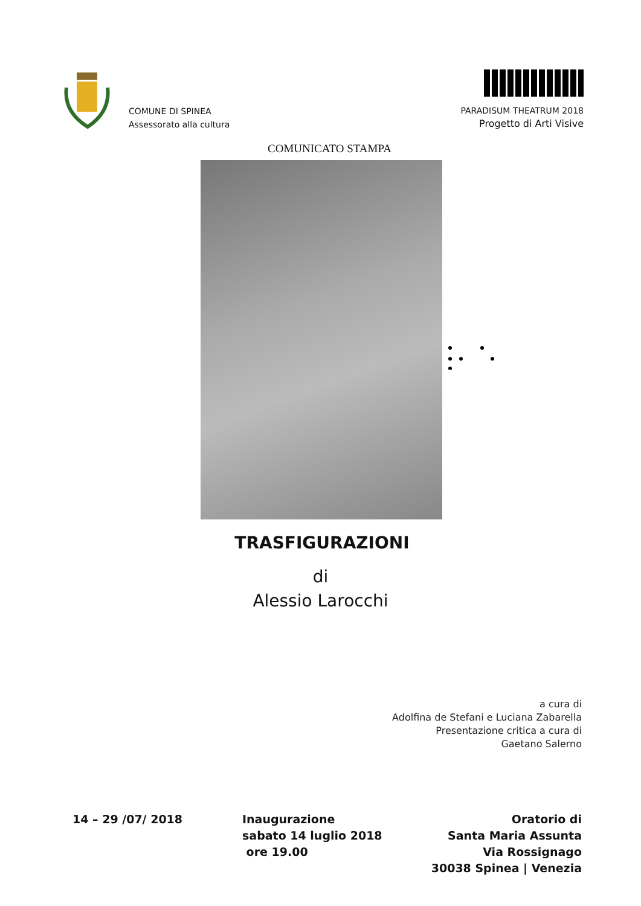COMUNE DI SPINEA
Assessorato alla cultura
PARADISUM THEATRUM 2018
Progetto di Arti Visive
COMUNICATO STAMPA
TRASFIGURAZIONI
di
Alessio Larocchi
a cura di
Adolfina de Stefani e Luciana Zabarella
Presentazione critica a cura di
Gaetano Salerno
14 – 29 /07/ 2018 Inaugurazione
sabato 14 luglio 2018
ore 19.00
Oratorio di
Santa Maria Assunta
Via Rossignago
30038 Spinea | Venezia